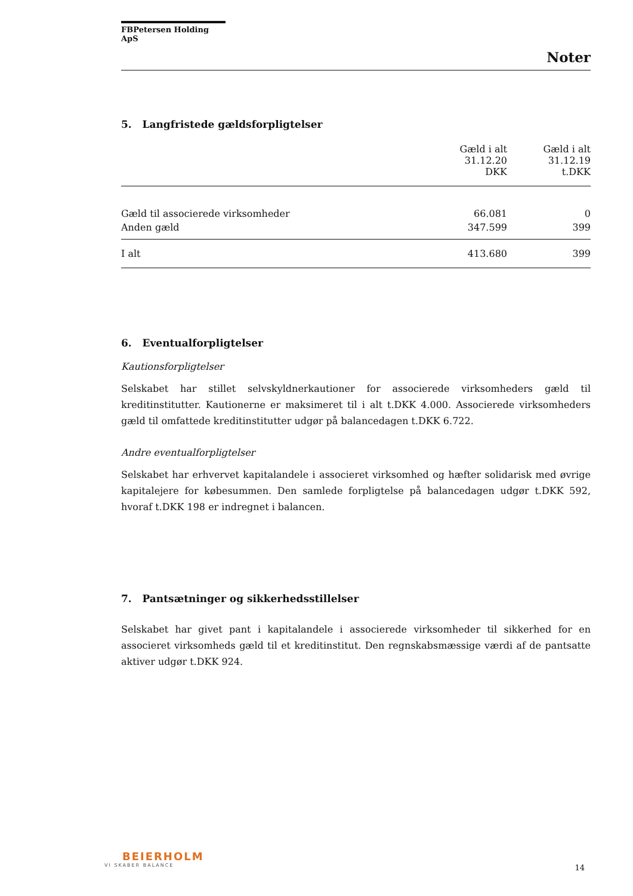FBPetersen Holding ApS
Noter
5. Langfristede gældsforpligtelser
| | Gæld i alt 31.12.20 DKK | Gæld i alt 31.12.19 t.DKK |
| --- | --- | --- |
| Gæld til associerede virksomheder | 66.081 | 0 |
| Anden gæld | 347.599 | 399 |
| I alt | 413.680 | 399 |
6. Eventualforpligtelser
Kautionsforpligtelser
Selskabet har stillet selvskyldnerkautioner for associerede virksomheders gæld til kreditinstitutter. Kautionerne er maksimeret til i alt t.DKK 4.000. Associerede virksomheders gæld til omfattede kreditinstitutter udgør på balancedagen t.DKK 6.722.
Andre eventualforpligtelser
Selskabet har erhvervet kapitalandele i associeret virksomhed og hæfter solidarisk med øvrige kapitalejere for købesummen. Den samlede forpligtelse på balancedagen udgør t.DKK 592, hvoraf t.DKK 198 er indregnet i balancen.
7. Pantsætninger og sikkerhedsstillelser
Selskabet har givet pant i kapitalandele i associerede virksomheder til sikkerhed for en associeret virksomheds gæld til et kreditinstitut. Den regnskabsmæssige værdi af de pantsatte aktiver udgør t.DKK 924.
BEIERHOLM
VI SKABER BALANCE
14